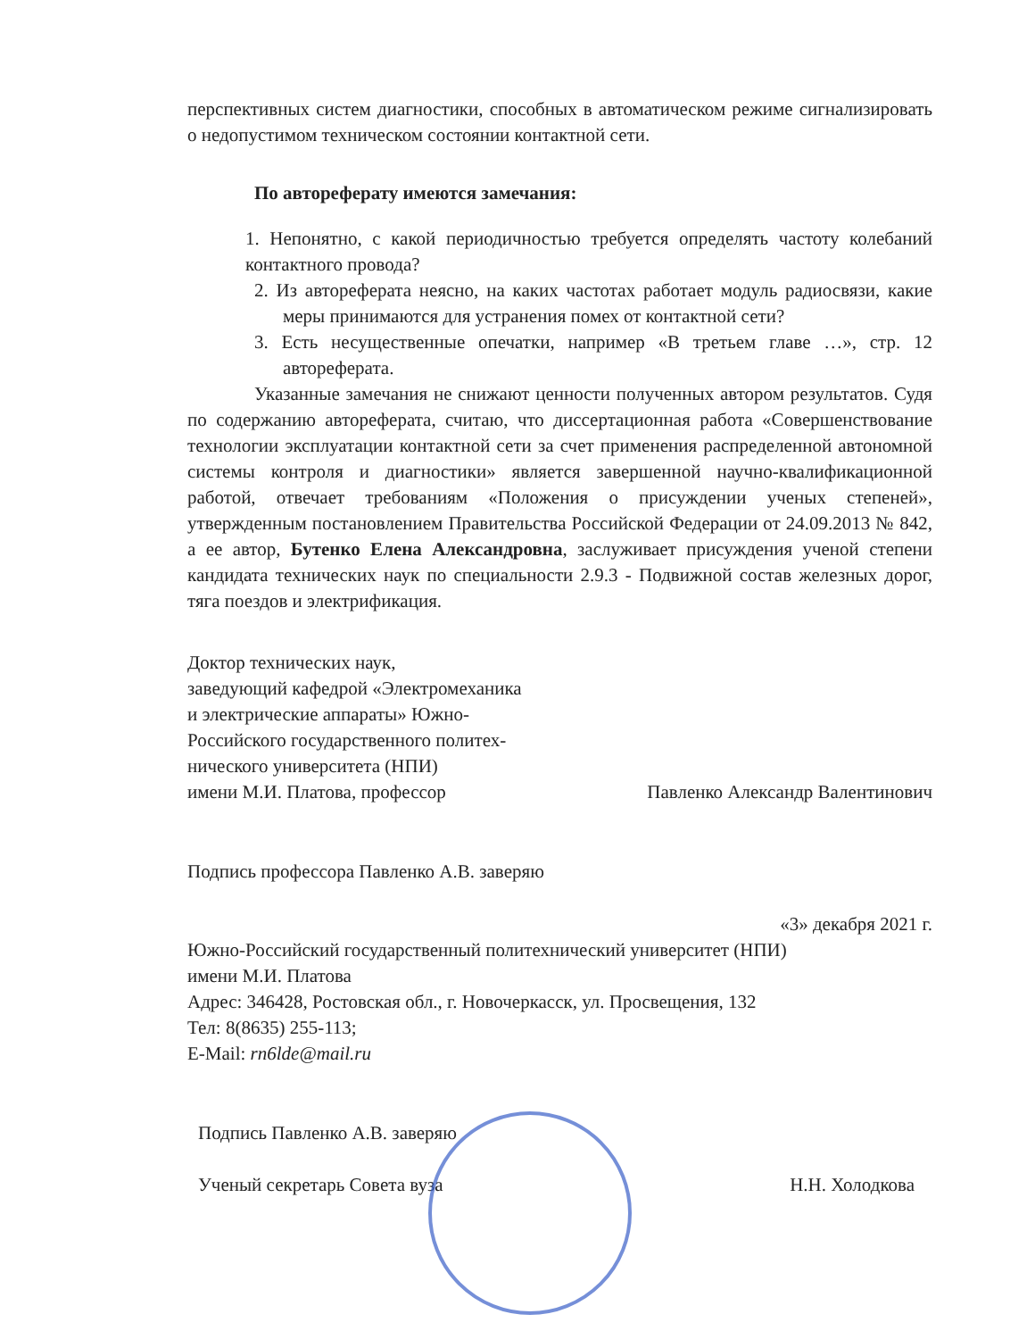перспективных систем диагностики, способных в автоматическом режиме сигнализировать о недопустимом техническом состоянии контактной сети.
По автореферату имеются замечания:
1. Непонятно, с какой периодичностью требуется определять частоту колебаний контактного провода?
2. Из автореферата неясно, на каких частотах работает модуль радиосвязи, какие меры принимаются для устранения помех от контактной сети?
3. Есть несущественные опечатки, например «В третьем главе …», стр. 12 автореферата.
Указанные замечания не снижают ценности полученных автором результатов. Судя по содержанию автореферата, считаю, что диссертационная работа «Совершенствование технологии эксплуатации контактной сети за счет применения распределенной автономной системы контроля и диагностики» является завершенной научно-квалификационной работой, отвечает требованиям «Положения о присуждении ученых степеней», утвержденным постановлением Правительства Российской Федерации от 24.09.2013 № 842, а ее автор, Бутенко Елена Александровна, заслуживает присуждения ученой степени кандидата технических наук по специальности 2.9.3 - Подвижной состав железных дорог, тяга поездов и электрификация.
Доктор технических наук,
заведующий кафедрой «Электромеханика
и электрические аппараты» Южно-
Российского государственного политех-
нического университета (НПИ)
имени М.И. Платова, профессор
Павленко Александр Валентинович
Подпись профессора Павленко А.В. заверяю
«3» декабря 2021 г.
Южно-Российский государственный политехнический университет (НПИ)
имени М.И. Платова
Адрес: 346428, Ростовская обл., г. Новочеркасск, ул. Просвещения, 132
Тел: 8(8635) 255-113;
E-Mail: rn6lde@mail.ru
Подпись Павленко А.В. заверяю
Ученый секретарь Совета вуза
Н.Н. Холодкова